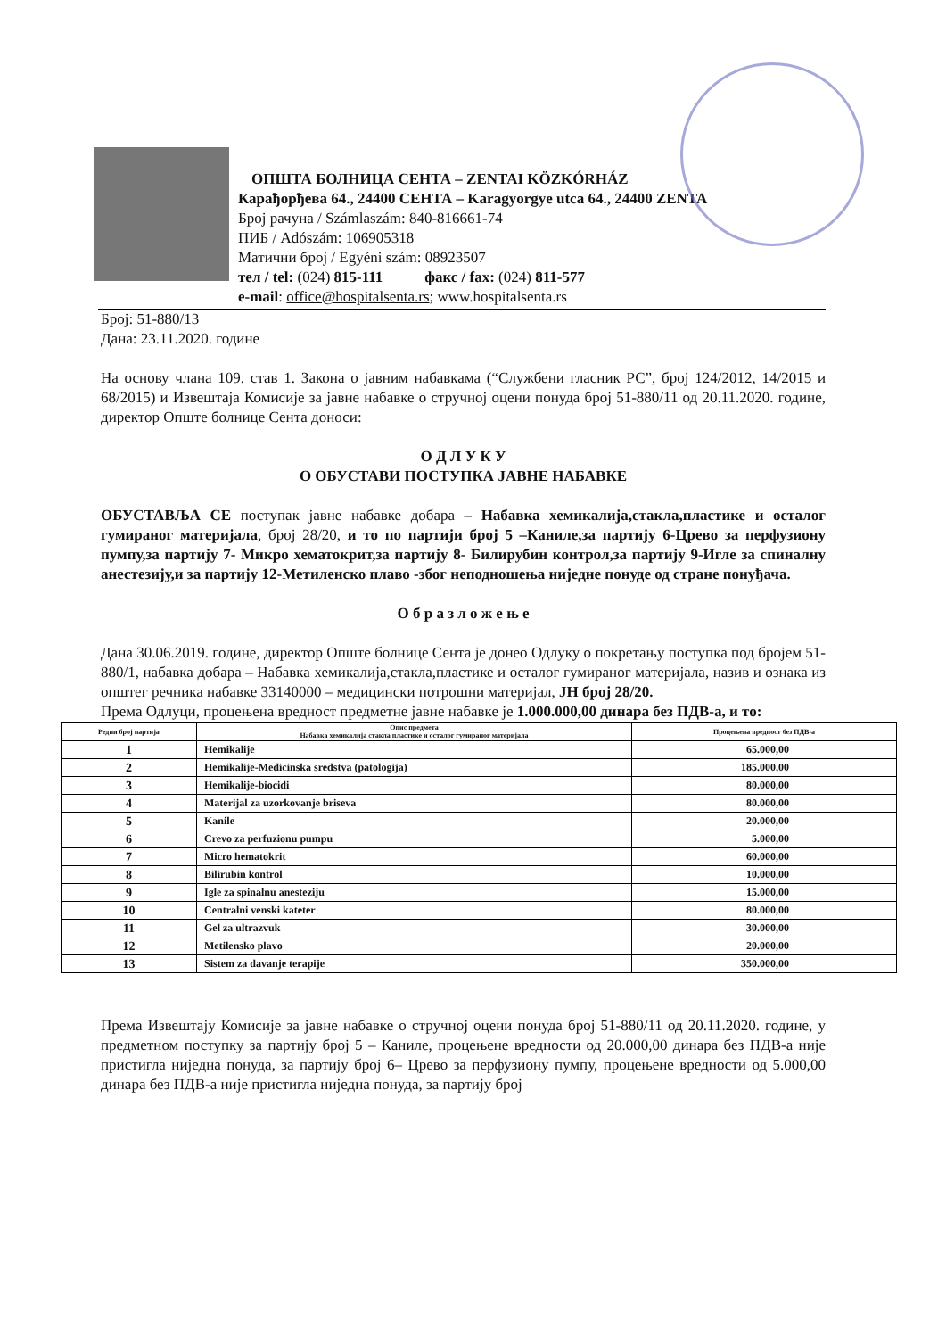ОПШТА БОЛНИЦА СЕНТА – ZENTAI KÖZKÓRHÁZ
Карађорђева 64., 24400 СЕНТА – Karagyorgye utca 64., 24400 ZENTA
Број рачуна / Számlaszám: 840-816661-74
ПИБ / Adószám: 106905318
Матични број / Egyéni szám: 08923507
тел / tel: (024) 815-111 факс / fax: (024) 811-577
e-mail: office@hospitalsenta.rs; www.hospitalsenta.rs
Број: 51-880/13
Дана: 23.11.2020. године
На основу члана 109. став 1. Закона о јавним набавкама (“Службени гласник РС”, број 124/2012, 14/2015 и 68/2015) и Извештаја Комисије за јавне набавке о стручној оцени понуда број 51-880/11 од 20.11.2020. године, директор Опште болнице Сента доноси:
О Д Л У К У
О ОБУСТАВИ ПОСТУПКА ЈАВНЕ НАБАВКЕ
ОБУСТАВЉА СЕ поступак јавне набавке добара – Набавка хемикалија,стакла,пластике и осталог гумираног материјала, број 28/20, и то по партији број 5 –Каниле,за партију 6-Црево за перфузиону пумпу,за партију 7- Микро хематокрит,за партију 8- Билирубин контрол,за партију 9-Игле за спиналну анестезију,и за партију 12-Метиленско плаво -због неподношења ниједне понуде од стране понуђача.
О б р а з л о ж е њ е
Дана 30.06.2019. године, директор Опште болнице Сента је донео Одлуку о покретању поступка под бројем 51-880/1, набавка добара – Набавка хемикалија,стакла,пластике и осталог гумираног материјала, назив и ознака из општег речника набавке 33140000 – медицински потрошни материјал, ЈН број 28/20.
Према Одлуци, процењена вредност предметне јавне набавке је 1.000.000,00 динара без ПДВ-а, и то:
| Редни број партија | Опис предмета Набавка хемикалија стакла пластике и осталог гумираног материјала | Процењена вредност без ПДВ-а |
| --- | --- | --- |
| 1 | Hemikalije | 65.000,00 |
| 2 | Hemikalije-Medicinska sredstva (patologija) | 185.000,00 |
| 3 | Hemikalije-biocidi | 80.000,00 |
| 4 | Materijal za uzorkovanje briseva | 80.000,00 |
| 5 | Kanile | 20.000,00 |
| 6 | Crevo za perfuzionu pumpu | 5.000,00 |
| 7 | Micro hematokrit | 60.000,00 |
| 8 | Bilirubin kontrol | 10.000,00 |
| 9 | Igle za spinalnu anesteziju | 15.000,00 |
| 10 | Centralni venski kateter | 80.000,00 |
| 11 | Gel za ultrazvuk | 30.000,00 |
| 12 | Metilensko plavo | 20.000,00 |
| 13 | Sistem za davanje terapije | 350.000,00 |
Према Извештају Комисије за јавне набавке о стручној оцени понуда број 51-880/11 од 20.11.2020. године, у предметном поступку за партију број 5 – Каниле, процењене вредности од 20.000,00 динара без ПДВ-а није пристигла ниједна понуда, за партију број 6– Црево за перфузиону пумпу, процењене вредности од 5.000,00 динара без ПДВ-а није пристигла ниједна понуда, за партију број